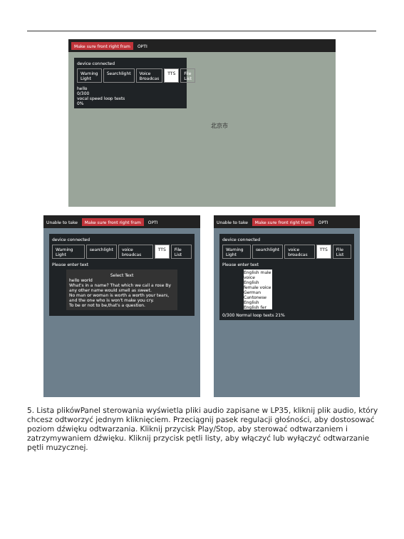Make sure front right fram OPTI
device connected
Warning Light Searchlight Voice Broadcas TTS File List
hello
0/300
vocal speed loop texts
0%
北京市
Unable to take Make sure front right fram OPTI
device connected
Warning Light searchlight voice broadcas TTS File List
Please enter text
Select Text
hello world
What's in a name? That which we call a rose By any other name would smell as sweet.
No man or woman is worth a worth your tears, and the one who is won't make you cry.
To be or not to be,that's a question.
Unable to take Make sure front right fram OPTI
device connected
Warning Light searchlight voice broadcas TTS File List
Please enter text
English male voice
English female voice
German
Cantonese English
English fer
0/300 Normal loop texts 21%
5. Lista plikówPanel sterowania wyświetla pliki audio zapisane w LP35, kliknij plik audio, który chcesz odtworzyć jednym kliknięciem. Przeciągnij pasek regulacji głośności, aby dostosować poziom dźwięku odtwarzania. Kliknij przycisk Play/Stop, aby sterować odtwarzaniem i zatrzymywaniem dźwięku. Kliknij przycisk pętli listy, aby włączyć lub wyłączyć odtwarzanie pętli muzycznej.